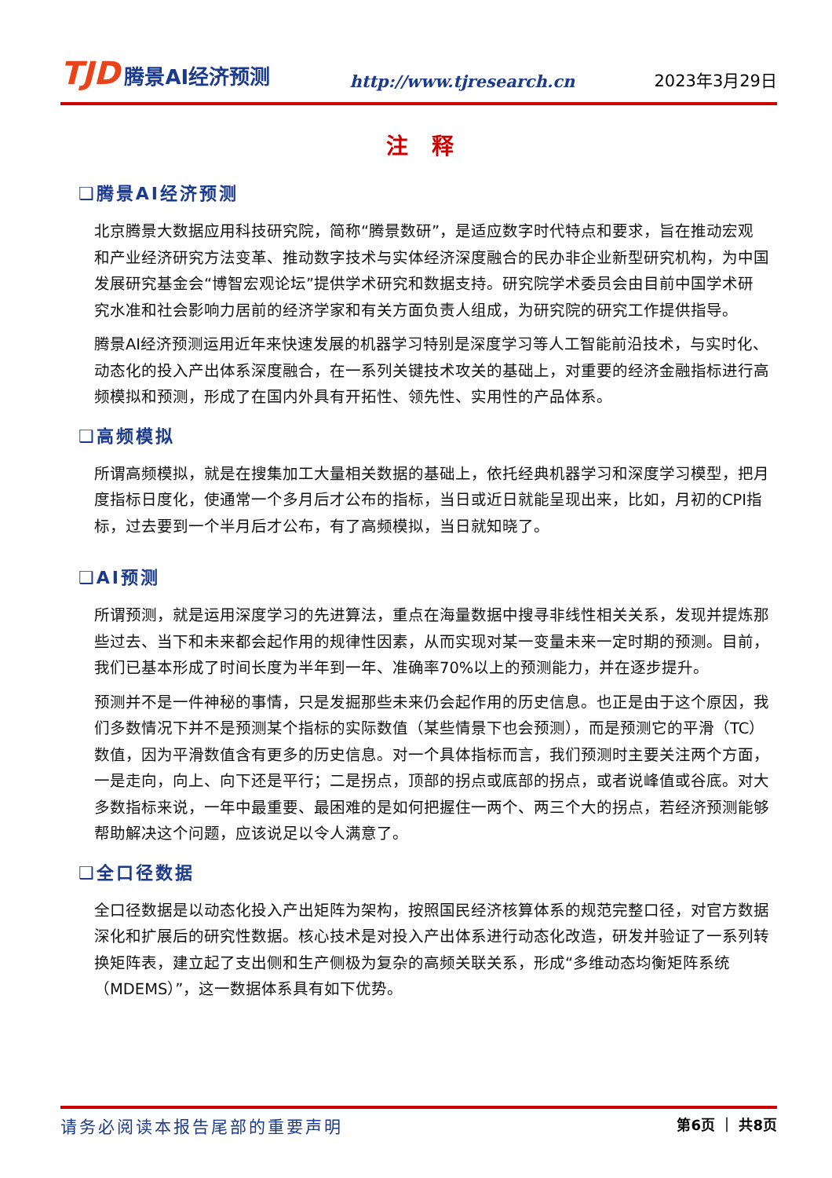TJD 腾景AI经济预测
http://www.tjresearch.cn
2023年3月29日
注 释
❑腾景AI经济预测
北京腾景大数据应用科技研究院，简称“腾景数研”，是适应数字时代特点和要求，旨在推动宏观和产业经济研究方法变革、推动数字技术与实体经济深度融合的民办非企业新型研究机构，为中国发展研究基金会“博智宏观论坛”提供学术研究和数据支持。研究院学术委员会由目前中国学术研究水准和社会影响力居前的经济学家和有关方面负责人组成，为研究院的研究工作提供指导。
腾景AI经济预测运用近年来快速发展的机器学习特别是深度学习等人工智能前沿技术，与实时化、动态化的投入产出体系深度融合，在一系列关键技术攻关的基础上，对重要的经济金融指标进行高频模拟和预测，形成了在国内外具有开拓性、领先性、实用性的产品体系。
❑高频模拟
所谓高频模拟，就是在搜集加工大量相关数据的基础上，依托经典机器学习和深度学习模型，把月度指标日度化，使通常一个多月后才公布的指标，当日或近日就能呈现出来，比如，月初的CPI指标，过去要到一个半月后才公布，有了高频模拟，当日就知晓了。
❑AI预测
所谓预测，就是运用深度学习的先进算法，重点在海量数据中搜寻非线性相关关系，发现并提炼那些过去、当下和未来都会起作用的规律性因素，从而实现对某一变量未来一定时期的预测。目前，我们已基本形成了时间长度为半年到一年、准确率70%以上的预测能力，并在逐步提升。
预测并不是一件神秘的事情，只是发掘那些未来仍会起作用的历史信息。也正是由于这个原因，我们多数情况下并不是预测某个指标的实际数值（某些情景下也会预测），而是预测它的平滑（TC）数值，因为平滑数值含有更多的历史信息。对一个具体指标而言，我们预测时主要关注两个方面，一是走向，向上、向下还是平行；二是拐点，顶部的拐点或底部的拐点，或者说峰值或谷底。对大多数指标来说，一年中最重要、最困难的是如何把握住一两个、两三个大的拐点，若经济预测能够帮助解决这个问题，应该说足以令人满意了。
❑全口径数据
全口径数据是以动态化投入产出矩阵为架构，按照国民经济核算体系的规范完整口径，对官方数据深化和扩展后的研究性数据。核心技术是对投入产出体系进行动态化改造，研发并验证了一系列转换矩阵表，建立起了支出侧和生产侧极为复杂的高频关联关系，形成“多维动态均衡矩阵系统（MDEMS）”，这一数据体系具有如下优势。
请务必阅读本报告尾部的重要声明
第6页 ｜ 共8页